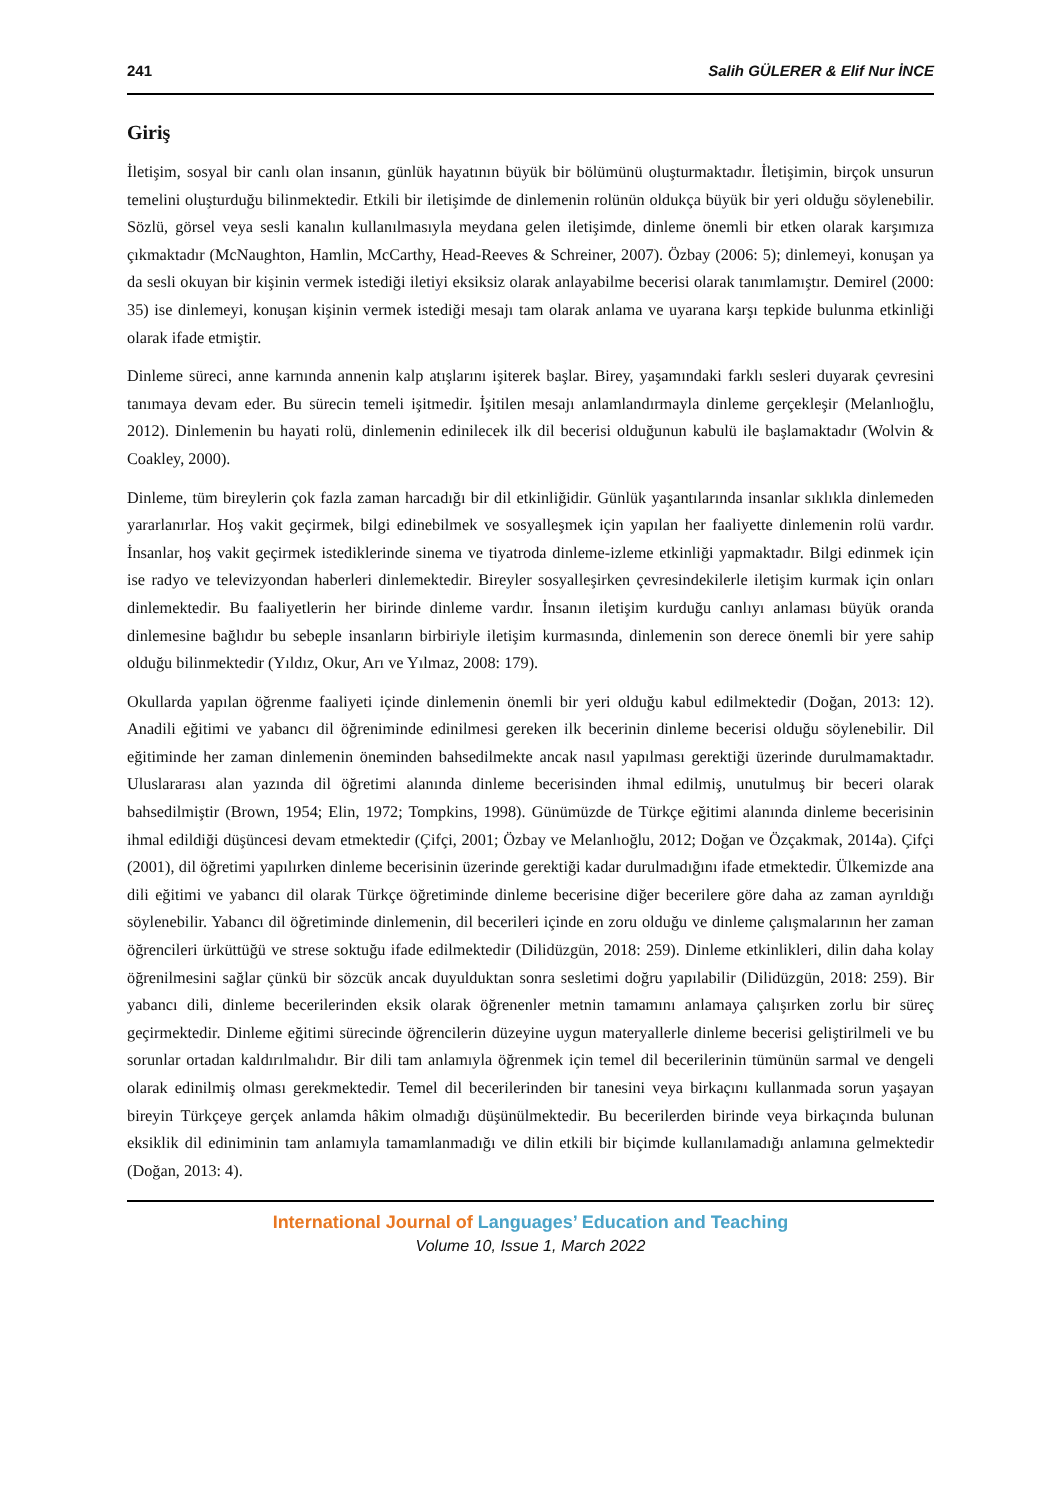241 Salih GÜLERER & Elif Nur İNCE
Giriş
İletişim, sosyal bir canlı olan insanın, günlük hayatının büyük bir bölümünü oluşturmaktadır. İletişimin, birçok unsurun temelini oluşturduğu bilinmektedir. Etkili bir iletişimde de dinlemenin rolünün oldukça büyük bir yeri olduğu söylenebilir. Sözlü, görsel veya sesli kanalın kullanılmasıyla meydana gelen iletişimde, dinleme önemli bir etken olarak karşımıza çıkmaktadır (McNaughton, Hamlin, McCarthy, Head-Reeves & Schreiner, 2007). Özbay (2006: 5); dinlemeyi, konuşan ya da sesli okuyan bir kişinin vermek istediği iletiyi eksiksiz olarak anlayabilme becerisi olarak tanımlamıştır. Demirel (2000: 35) ise dinlemeyi, konuşan kişinin vermek istediği mesajı tam olarak anlama ve uyarana karşı tepkide bulunma etkinliği olarak ifade etmiştir.
Dinleme süreci, anne karnında annenin kalp atışlarını işiterek başlar. Birey, yaşamındaki farklı sesleri duyarak çevresini tanımaya devam eder. Bu sürecin temeli işitmedir. İşitilen mesajı anlamlandırmayla dinleme gerçekleşir (Melanlıoğlu, 2012). Dinlemenin bu hayati rolü, dinlemenin edinilecek ilk dil becerisi olduğunun kabulü ile başlamaktadır (Wolvin & Coakley, 2000).
Dinleme, tüm bireylerin çok fazla zaman harcadığı bir dil etkinliğidir. Günlük yaşantılarında insanlar sıklıkla dinlemeden yararlanırlar. Hoş vakit geçirmek, bilgi edinebilmek ve sosyalleşmek için yapılan her faaliyette dinlemenin rolü vardır. İnsanlar, hoş vakit geçirmek istediklerinde sinema ve tiyatroda dinleme-izleme etkinliği yapmaktadır. Bilgi edinmek için ise radyo ve televizyondan haberleri dinlemektedir. Bireyler sosyalleşirken çevresindekilerle iletişim kurmak için onları dinlemektedir. Bu faaliyetlerin her birinde dinleme vardır. İnsanın iletişim kurduğu canlıyı anlaması büyük oranda dinlemesine bağlıdır bu sebeple insanların birbiriyle iletişim kurmasında, dinlemenin son derece önemli bir yere sahip olduğu bilinmektedir (Yıldız, Okur, Arı ve Yılmaz, 2008: 179).
Okullarda yapılan öğrenme faaliyeti içinde dinlemenin önemli bir yeri olduğu kabul edilmektedir (Doğan, 2013: 12). Anadili eğitimi ve yabancı dil öğreniminde edinilmesi gereken ilk becerinin dinleme becerisi olduğu söylenebilir. Dil eğitiminde her zaman dinlemenin öneminden bahsedilmekte ancak nasıl yapılması gerektiği üzerinde durulmamaktadır. Uluslararası alan yazında dil öğretimi alanında dinleme becerisinden ihmal edilmiş, unutulmuş bir beceri olarak bahsedilmiştir (Brown, 1954; Elin, 1972; Tompkins, 1998). Günümüzde de Türkçe eğitimi alanında dinleme becerisinin ihmal edildiği düşüncesi devam etmektedir (Çifçi, 2001; Özbay ve Melanlıoğlu, 2012; Doğan ve Özçakmak, 2014a). Çifçi (2001), dil öğretimi yapılırken dinleme becerisinin üzerinde gerektiği kadar durulmadığını ifade etmektedir. Ülkemizde ana dili eğitimi ve yabancı dil olarak Türkçe öğretiminde dinleme becerisine diğer becerilere göre daha az zaman ayrıldığı söylenebilir. Yabancı dil öğretiminde dinlemenin, dil becerileri içinde en zoru olduğu ve dinleme çalışmalarının her zaman öğrencileri ürküttüğü ve strese soktuğu ifade edilmektedir (Dilidüzgün, 2018: 259). Dinleme etkinlikleri, dilin daha kolay öğrenilmesini sağlar çünkü bir sözcük ancak duyulduktan sonra sesletimi doğru yapılabilir (Dilidüzgün, 2018: 259). Bir yabancı dili, dinleme becerilerinden eksik olarak öğrenenler metnin tamamını anlamaya çalışırken zorlu bir süreç geçirmektedir. Dinleme eğitimi sürecinde öğrencilerin düzeyine uygun materyallerle dinleme becerisi geliştirilmeli ve bu sorunlar ortadan kaldırılmalıdır. Bir dili tam anlamıyla öğrenmek için temel dil becerilerinin tümünün sarmal ve dengeli olarak edinilmiş olması gerekmektedir. Temel dil becerilerinden bir tanesini veya birkaçını kullanmada sorun yaşayan bireyin Türkçeye gerçek anlamda hâkim olmadığı düşünülmektedir. Bu becerilerden birinde veya birkaçında bulunan eksiklik dil ediniminin tam anlamıyla tamamlanmadığı ve dilin etkili bir biçimde kullanılamadığı anlamına gelmektedir (Doğan, 2013: 4).
International Journal of Languages’ Education and Teaching
Volume 10, Issue 1, March 2022